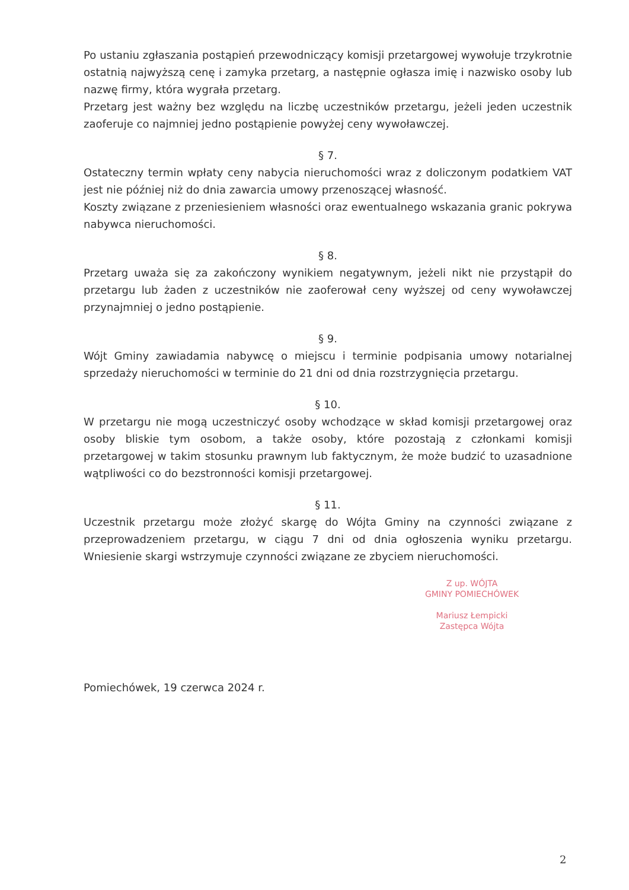Po ustaniu zgłaszania postąpień przewodniczący komisji przetargowej wywołuje trzykrotnie ostatnią najwyższą cenę i zamyka przetarg, a następnie ogłasza imię i nazwisko osoby lub nazwę firmy, która wygrała przetarg.
Przetarg jest ważny bez względu na liczbę uczestników przetargu, jeżeli jeden uczestnik zaoferuje co najmniej jedno postąpienie powyżej ceny wywoławczej.
§ 7.
Ostateczny termin wpłaty ceny nabycia nieruchomości wraz z doliczonym podatkiem VAT jest nie później niż do dnia zawarcia umowy przenoszącej własność.
Koszty związane z przeniesieniem własności oraz ewentualnego wskazania granic pokrywa nabywca nieruchomości.
§ 8.
Przetarg uważa się za zakończony wynikiem negatywnym, jeżeli nikt nie przystąpił do przetargu lub żaden z uczestników nie zaoferował ceny wyższej od ceny wywoławczej przynajmniej o jedno postąpienie.
§ 9.
Wójt Gminy zawiadamia nabywcę o miejscu i terminie podpisania umowy notarialnej sprzedaży nieruchomości w terminie do 21 dni od dnia rozstrzygnięcia przetargu.
§ 10.
W przetargu nie mogą uczestniczyć osoby wchodzące w skład komisji przetargowej oraz osoby bliskie tym osobom, a także osoby, które pozostają z członkami komisji przetargowej w takim stosunku prawnym lub faktycznym, że może budzić to uzasadnione wątpliwości co do bezstronności komisji przetargowej.
§ 11.
Uczestnik przetargu może złożyć skargę do Wójta Gminy na czynności związane z przeprowadzeniem przetargu, w ciągu 7 dni od dnia ogłoszenia wyniku przetargu. Wniesienie skargi wstrzymuje czynności związane ze zbyciem nieruchomości.
Z up. WÓJTA
GMINY POMIECHÓWEK
Mariusz Łempicki
Zastępca Wójta
Pomiechówek, 19 czerwca 2024 r.
2